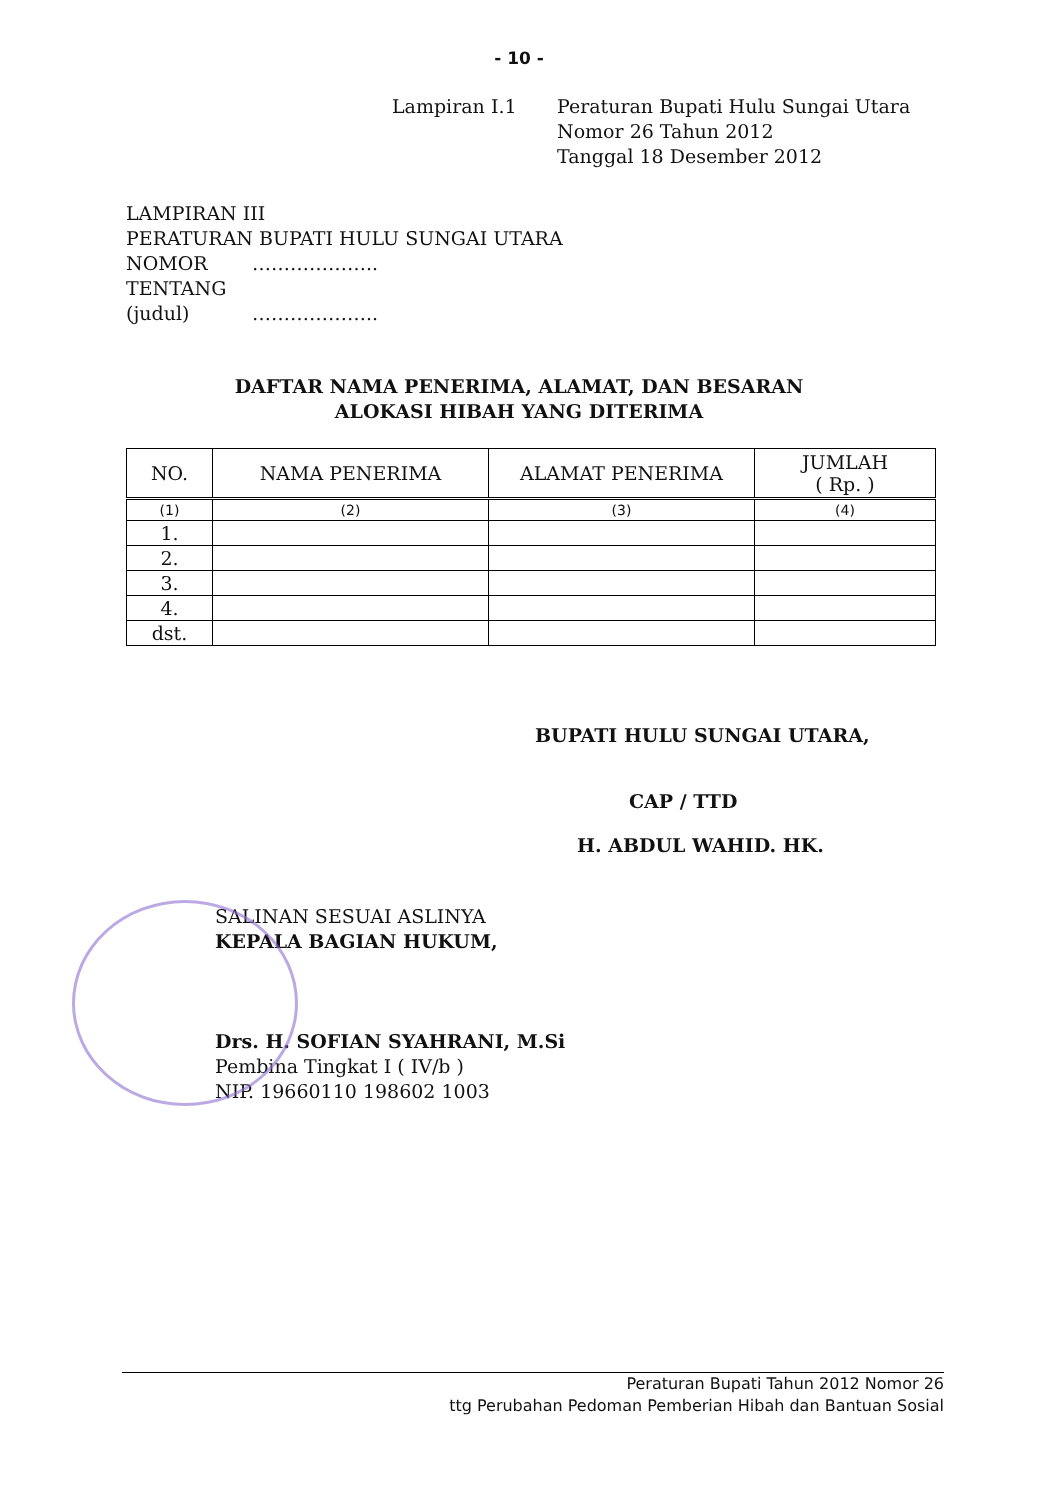- 10 -
Lampiran I.1 Peraturan Bupati Hulu Sungai Utara
Nomor 26 Tahun 2012
Tanggal 18 Desember 2012
LAMPIRAN III
PERATURAN BUPATI HULU SUNGAI UTARA
NOMOR ………………..
TENTANG
(judul) ………………..
DAFTAR NAMA PENERIMA, ALAMAT, DAN BESARAN
ALOKASI HIBAH YANG DITERIMA
| NO. | NAMA PENERIMA | ALAMAT PENERIMA | JUMLAH ( Rp. ) |
| --- | --- | --- | --- |
| (1) | (2) | (3) | (4) |
| 1. | | | |
| 2. | | | |
| 3. | | | |
| 4. | | | |
| dst. | | | |
BUPATI HULU SUNGAI UTARA,
CAP / TTD
H. ABDUL WAHID. HK.
SALINAN SESUAI ASLINYA
KEPALA BAGIAN HUKUM,
Drs. H. SOFIAN SYAHRANI, M.Si
Pembina Tingkat I ( IV/b )
NIP. 19660110 198602 1003
Peraturan Bupati Tahun 2012 Nomor 26
ttg Perubahan Pedoman Pemberian Hibah dan Bantuan Sosial